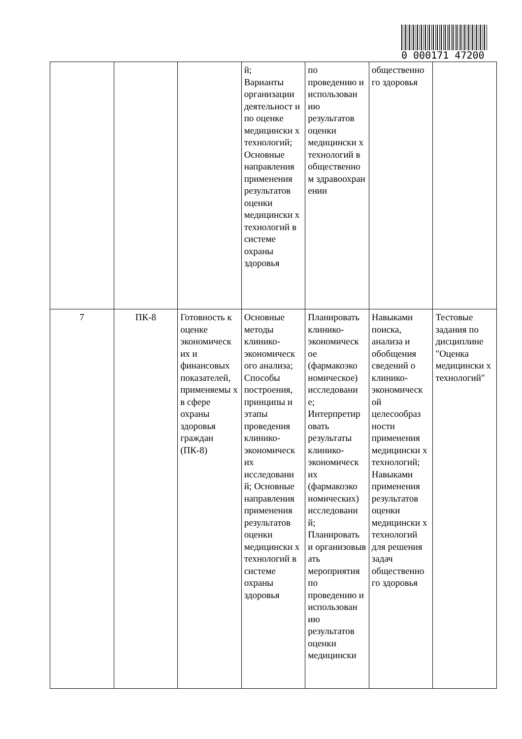0 000171 47200
| | | | й; Варианты организации деятельност и по оценке медицински х технологий; Основные направления применения результатов оценки медицински х технологий в системе охраны здоровья | по проведению и использован ию результатов оценки медицински х технологий в общественно м здравоохран ении | общественно го здоровья | |
| 7 | ПК-8 | Готовность к оценке экономическ их и финансовых показателей, применяемы х в сфере охраны здоровья граждан (ПК-8) | Основные методы клинико-экономическ ого анализа; Способы построения, принципы и этапы проведения клинико-экономическ их исследовани й; Основные направления применения результатов оценки медицински х технологий в системе охраны здоровья | Планировать клинико-экономическ ое (фармакоэко номическое) исследовани е; Интерпретир овать результаты клинико-экономическ их (фармакоэко номических) исследовани й; Планировать и организовыв ать мероприятия по проведению и использован ию результатов оценки медицински | Навыками поиска, анализа и обобщения сведений о клинико-экономическ ой целесообраз ности применения медицински х технологий; Навыками применения результатов оценки медицински х технологий для решения задач общественно го здоровья | Тестовые задания по дисциплине "Оценка медицински х технологий" |